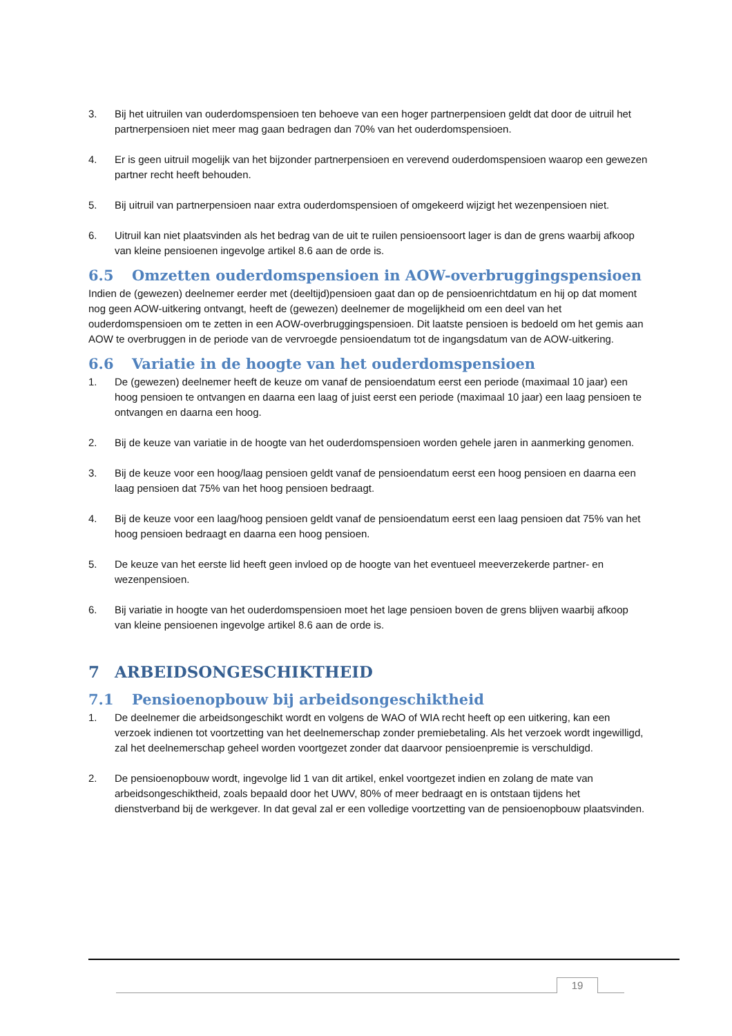3. Bij het uitruilen van ouderdomspensioen ten behoeve van een hoger partnerpensioen geldt dat door de uitruil het partnerpensioen niet meer mag gaan bedragen dan 70% van het ouderdomspensioen.
4. Er is geen uitruil mogelijk van het bijzonder partnerpensioen en verevend ouderdomspensioen waarop een gewezen partner recht heeft behouden.
5. Bij uitruil van partnerpensioen naar extra ouderdomspensioen of omgekeerd wijzigt het wezenpensioen niet.
6. Uitruil kan niet plaatsvinden als het bedrag van de uit te ruilen pensioensoort lager is dan de grens waarbij afkoop van kleine pensioenen ingevolge artikel 8.6 aan de orde is.
6.5 Omzetten ouderdomspensioen in AOW-overbruggingspensioen
Indien de (gewezen) deelnemer eerder met (deeltijd)pensioen gaat dan op de pensioenrichtdatum en hij op dat moment nog geen AOW-uitkering ontvangt, heeft de (gewezen) deelnemer de mogelijkheid om een deel van het ouderdomspensioen om te zetten in een AOW-overbruggingspensioen. Dit laatste pensioen is bedoeld om het gemis aan AOW te overbruggen in de periode van de vervroegde pensioendatum tot de ingangsdatum van de AOW-uitkering.
6.6 Variatie in de hoogte van het ouderdomspensioen
1. De (gewezen) deelnemer heeft de keuze om vanaf de pensioendatum eerst een periode (maximaal 10 jaar) een hoog pensioen te ontvangen en daarna een laag of juist eerst een periode (maximaal 10 jaar) een laag pensioen te ontvangen en daarna een hoog.
2. Bij de keuze van variatie in de hoogte van het ouderdomspensioen worden gehele jaren in aanmerking genomen.
3. Bij de keuze voor een hoog/laag pensioen geldt vanaf de pensioendatum eerst een hoog pensioen en daarna een laag pensioen dat 75% van het hoog pensioen bedraagt.
4. Bij de keuze voor een laag/hoog pensioen geldt vanaf de pensioendatum eerst een laag pensioen dat 75% van het hoog pensioen bedraagt en daarna een hoog pensioen.
5. De keuze van het eerste lid heeft geen invloed op de hoogte van het eventueel meeverzekerde partner- en wezenpensioen.
6. Bij variatie in hoogte van het ouderdomspensioen moet het lage pensioen boven de grens blijven waarbij afkoop van kleine pensioenen ingevolge artikel 8.6 aan de orde is.
7 ARBEIDSONGESCHIKTHEID
7.1 Pensioenopbouw bij arbeidsongeschiktheid
1. De deelnemer die arbeidsongeschikt wordt en volgens de WAO of WIA recht heeft op een uitkering, kan een verzoek indienen tot voortzetting van het deelnemerschap zonder premiebetaling. Als het verzoek wordt ingewilligd, zal het deelnemerschap geheel worden voortgezet zonder dat daarvoor pensioenpremie is verschuldigd.
2. De pensioenopbouw wordt, ingevolge lid 1 van dit artikel, enkel voortgezet indien en zolang de mate van arbeidsongeschiktheid, zoals bepaald door het UWV, 80% of meer bedraagt en is ontstaan tijdens het dienstverband bij de werkgever. In dat geval zal er een volledige voortzetting van de pensioenopbouw plaatsvinden.
19